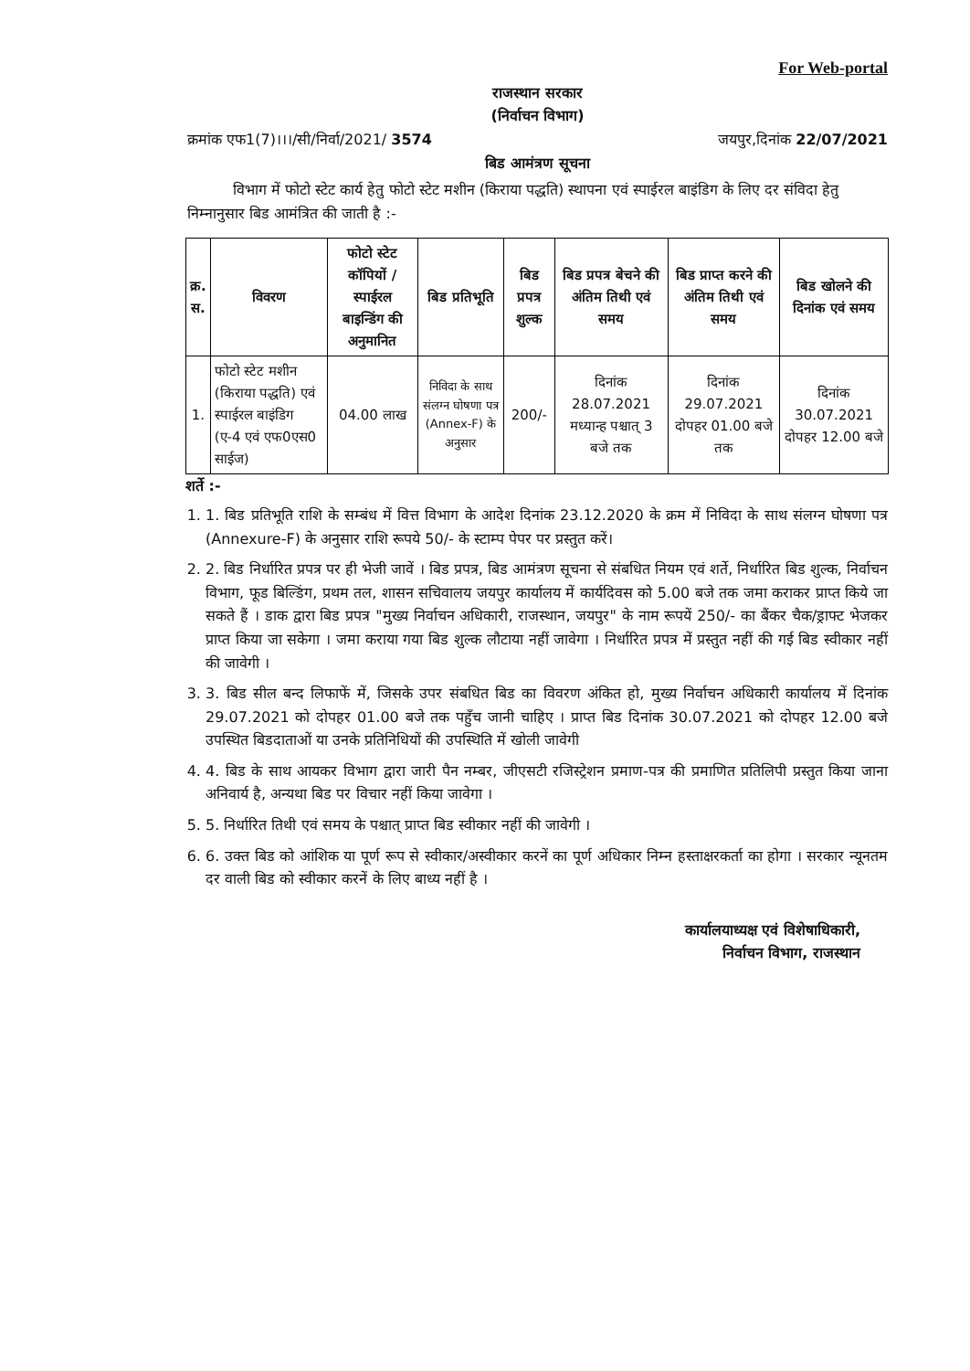For Web-portal
राजस्थान सरकार
(निर्वाचन विभाग)
क्रमांक एफ1(7)।।।/सी/निर्वा/2021/ 3574 जयपुर,दिनांक 22/07/2021
बिड आमंत्रण सूचना
विभाग में फोटो स्टेट कार्य हेतु फोटो स्टेट मशीन (किराया पद्धति) स्थापना एवं स्पाईरल बाइंडिग के लिए दर संविदा हेतु निम्नानुसार बिड आमंत्रित की जाती है :-
| क्र. स. | विवरण | फोटो स्टेट कॉपियों / स्पाईरल बाइन्डिंग की अनुमानित | बिड प्रतिभूति | बिड प्रपत्र शुल्क | बिड प्रपत्र बेचने की अंतिम तिथी एवं समय | बिड प्राप्त करने की अंतिम तिथी एवं समय | बिड खोलने की दिनांक एवं समय |
| --- | --- | --- | --- | --- | --- | --- | --- |
| 1. | फोटो स्टेट मशीन (किराया पद्धति) एवं स्पाईरल बाइंडिग (ए-4 एवं एफ0एस0 साईज) | 04.00 लाख | निविदा के साथ संलग्न घोषणा पत्र (Annex-F) के अनुसार | 200/- | दिनांक 28.07.2021 मध्यान्ह पश्चात् 3 बजे तक | दिनांक 29.07.2021 दोपहर 01.00 बजे तक | दिनांक 30.07.2021 दोपहर 12.00 बजे |
शर्ते :-
1. 1. बिड प्रतिभूति राशि के सम्बंध में वित्त विभाग के आदेश दिनांक 23.12.2020 के क्रम में निविदा के साथ संलग्न घोषणा पत्र (Annexure-F) के अनुसार राशि रूपये 50/- के स्टाम्प पेपर पर प्रस्तुत करें।
2. 2. बिड निर्धारित प्रपत्र पर ही भेजी जावें । बिड प्रपत्र, बिड आमंत्रण सूचना से संबधित नियम एवं शर्ते, निर्धारित बिड शुल्क, निर्वाचन विभाग, फूड बिल्डिंग, प्रथम तल, शासन सचिवालय जयपुर कार्यालय में कार्यदिवस को 5.00 बजे तक जमा कराकर प्राप्त किये जा सकते हैं । डाक द्वारा बिड प्रपत्र "मुख्य निर्वाचन अधिकारी, राजस्थान, जयपुर" के नाम रूपयें 250/- का बैंकर चैक/ड्राफ्ट भेजकर प्राप्त किया जा सकेगा । जमा कराया गया बिड शुल्क लौटाया नहीं जावेगा । निर्धारित प्रपत्र में प्रस्तुत नहीं की गई बिड स्वीकार नहीं की जावेगी ।
3. 3. बिड सील बन्द लिफाफें में, जिसके उपर संबधित बिड का विवरण अंकित हो, मुख्य निर्वाचन अधिकारी कार्यालय में दिनांक 29.07.2021 को दोपहर 01.00 बजे तक पहुँच जानी चाहिए । प्राप्त बिड दिनांक 30.07.2021 को दोपहर 12.00 बजे उपस्थित बिडदाताओं या उनके प्रतिनिधियों की उपस्थिति में खोली जावेगी
4. 4. बिड के साथ आयकर विभाग द्वारा जारी पैन नम्बर, जीएसटी रजिस्ट्रेशन प्रमाण-पत्र की प्रमाणित प्रतिलिपी प्रस्तुत किया जाना अनिवार्य है, अन्यथा बिड पर विचार नहीं किया जावेगा ।
5. 5. निर्धारित तिथी एवं समय के पश्चात् प्राप्त बिड स्वीकार नहीं की जावेगी ।
6. 6. उक्त बिड को आंशिक या पूर्ण रूप से स्वीकार/अस्वीकार करनें का पूर्ण अधिकार निम्न हस्ताक्षरकर्ता का होगा । सरकार न्यूनतम दर वाली बिड को स्वीकार करनें के लिए बाध्य नहीं है ।
कार्यालयाध्यक्ष एवं विशेषाधिकारी,
निर्वाचन विभाग, राजस्थान